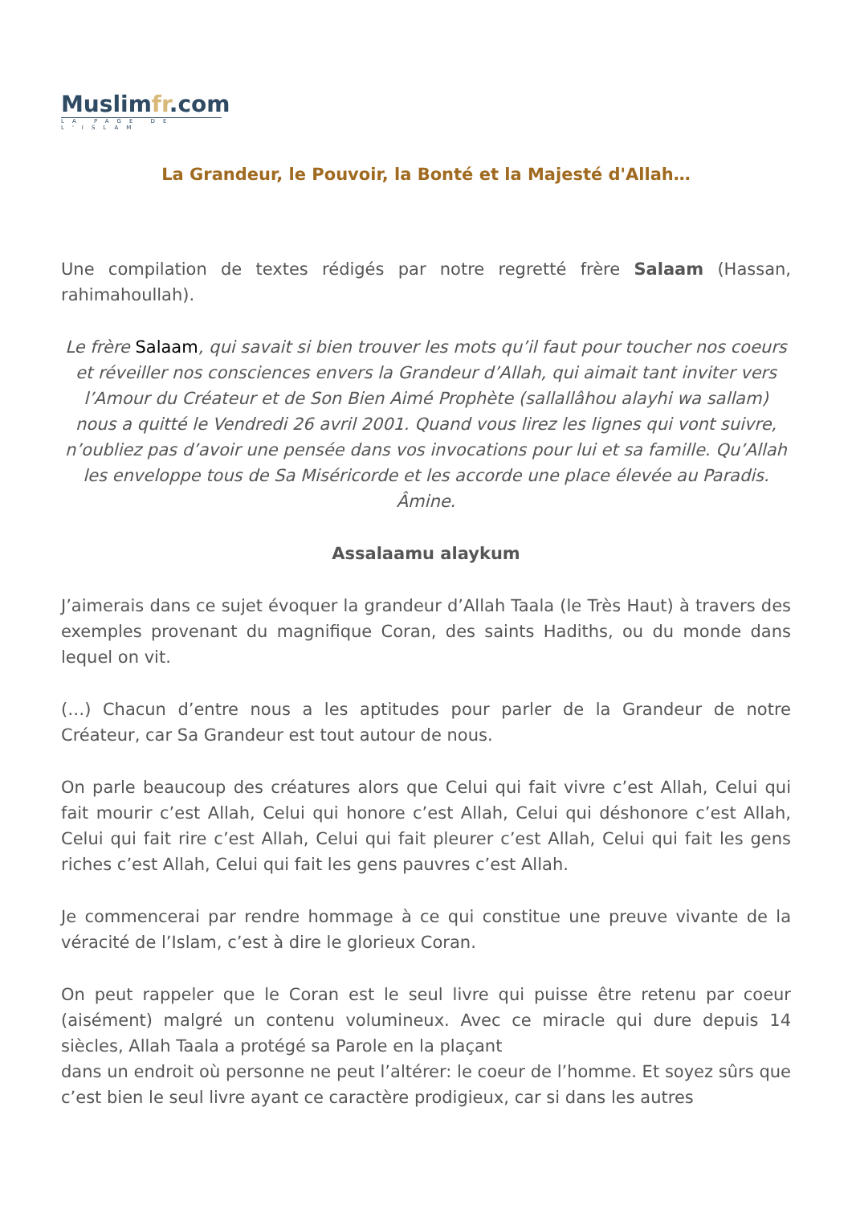Muslimfr.com
LA PAGE DE L'ISLAM
La Grandeur, le Pouvoir, la Bonté et la Majesté d'Allah…
Une compilation de textes rédigés par notre regretté frère Salaam (Hassan, rahimahoullah).
Le frère Salaam, qui savait si bien trouver les mots qu’il faut pour toucher nos coeurs et réveiller nos consciences envers la Grandeur d’Allah, qui aimait tant inviter vers l’Amour du Créateur et de Son Bien Aimé Prophète (sallallâhou alayhi wa sallam) nous a quitté le Vendredi 26 avril 2001. Quand vous lirez les lignes qui vont suivre, n’oubliez pas d’avoir une pensée dans vos invocations pour lui et sa famille. Qu’Allah les enveloppe tous de Sa Miséricorde et les accorde une place élevée au Paradis. Âmine.
Assalaamu alaykum
J’aimerais dans ce sujet évoquer la grandeur d’Allah Taala (le Très Haut) à travers des exemples provenant du magnifique Coran, des saints Hadiths, ou du monde dans lequel on vit.
(…) Chacun d’entre nous a les aptitudes pour parler de la Grandeur de notre Créateur, car Sa Grandeur est tout autour de nous.
On parle beaucoup des créatures alors que Celui qui fait vivre c’est Allah, Celui qui fait mourir c’est Allah, Celui qui honore c’est Allah, Celui qui déshonore c’est Allah, Celui qui fait rire c’est Allah, Celui qui fait pleurer c’est Allah, Celui qui fait les gens riches c’est Allah, Celui qui fait les gens pauvres c’est Allah.
Je commencerai par rendre hommage à ce qui constitue une preuve vivante de la véracité de l’Islam, c’est à dire le glorieux Coran.
On peut rappeler que le Coran est le seul livre qui puisse être retenu par coeur (aisément) malgré un contenu volumineux. Avec ce miracle qui dure depuis 14 siècles, Allah Taala a protégé sa Parole en la plaçant
dans un endroit où personne ne peut l’altérer: le coeur de l’homme. Et soyez sûrs que c’est bien le seul livre ayant ce caractère prodigieux, car si dans les autres